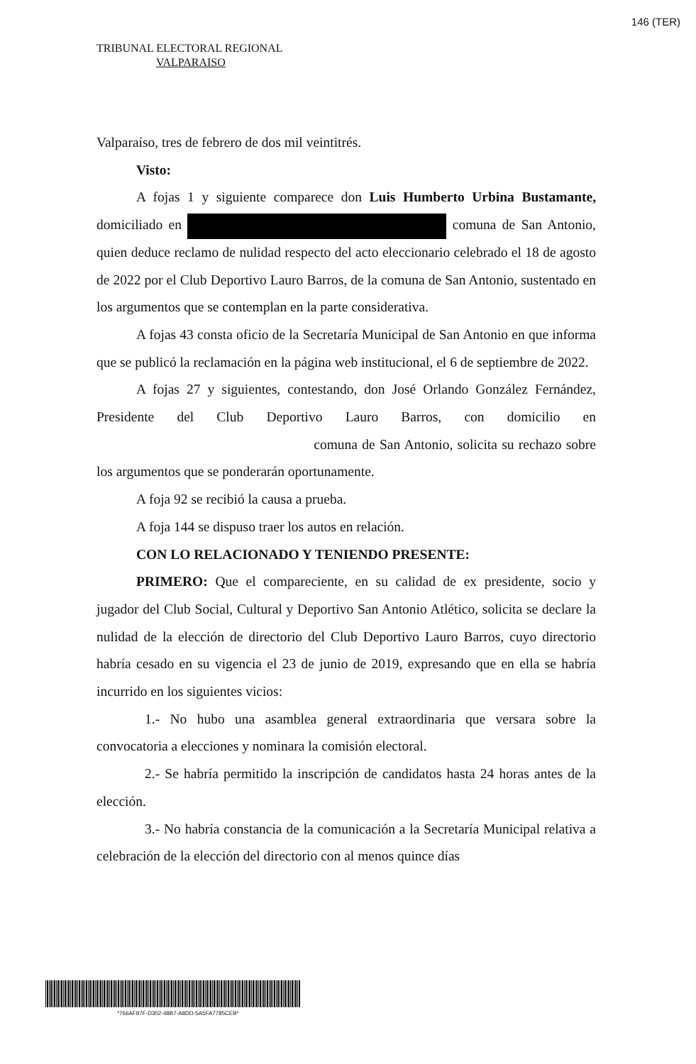146 (TER)
TRIBUNAL ELECTORAL REGIONAL
VALPARAISO
Valparaíso, tres de febrero de dos mil veintitrés.
Visto:
A fojas 1 y siguiente comparece don Luis Humberto Urbina Bustamante, domiciliado en comuna de San Antonio, quien deduce reclamo de nulidad respecto del acto eleccionario celebrado el 18 de agosto de 2022 por el Club Deportivo Lauro Barros, de la comuna de San Antonio, sustentado en los argumentos que se contemplan en la parte considerativa.
A fojas 43 consta oficio de la Secretaría Municipal de San Antonio en que informa que se publicó la reclamación en la página web institucional, el 6 de septiembre de 2022.
A fojas 27 y siguientes, contestando, don José Orlando González Fernández, Presidente del Club Deportivo Lauro Barros, con domicilio en comuna de San Antonio, solicita su rechazo sobre los argumentos que se ponderarán oportunamente.
A foja 92 se recibió la causa a prueba.
A foja 144 se dispuso traer los autos en relación.
CON LO RELACIONADO Y TENIENDO PRESENTE:
PRIMERO: Que el compareciente, en su calidad de ex presidente, socio y jugador del Club Social, Cultural y Deportivo San Antonio Atlético, solicita se declare la nulidad de la elección de directorio del Club Deportivo Lauro Barros, cuyo directorio habría cesado en su vigencia el 23 de junio de 2019, expresando que en ella se habría incurrido en los siguientes vicios:
1.- No hubo una asamblea general extraordinaria que versara sobre la convocatoria a elecciones y nominara la comisión electoral.
2.- Se habría permitido la inscripción de candidatos hasta 24 horas antes de la elección.
3.- No habría constancia de la comunicación a la Secretaría Municipal relativa a celebración de la elección del directorio con al menos quince días
*766AF87F-D302-48B7-A8DD-5A5FA7785CEB*